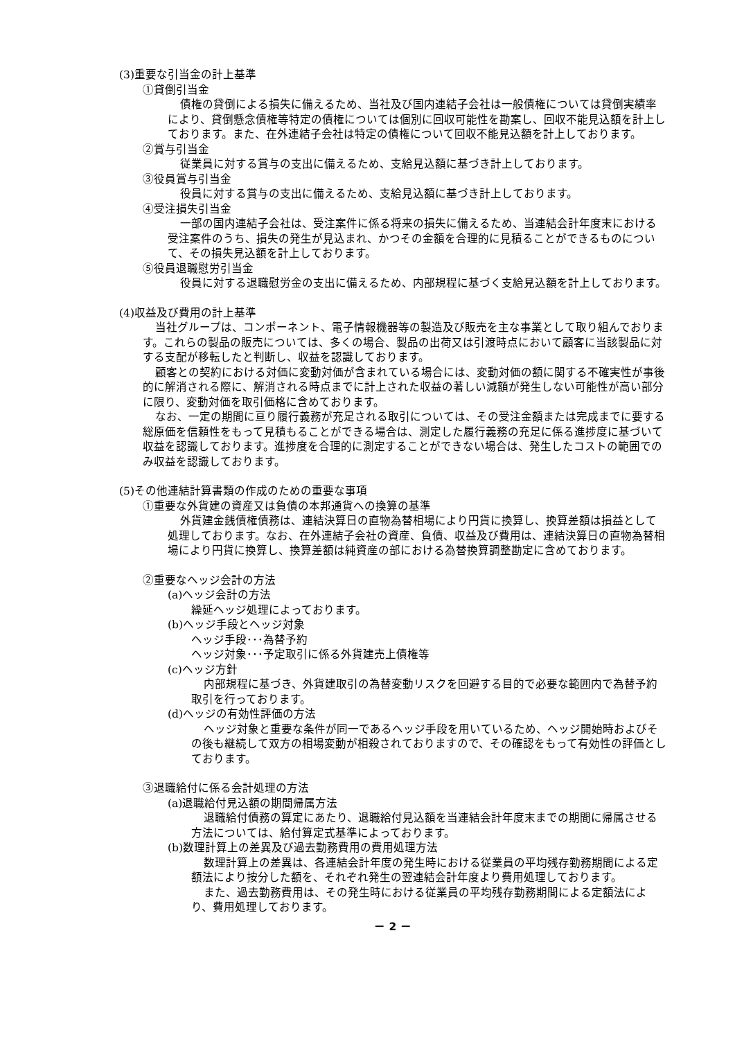(3)重要な引当金の計上基準
①貸倒引当金
債権の貸倒による損失に備えるため、当社及び国内連結子会社は一般債権については貸倒実績率により、貸倒懸念債権等特定の債権については個別に回収可能性を勘案し、回収不能見込額を計上しております。また、在外連結子会社は特定の債権について回収不能見込額を計上しております。
②賞与引当金
従業員に対する賞与の支出に備えるため、支給見込額に基づき計上しております。
③役員賞与引当金
役員に対する賞与の支出に備えるため、支給見込額に基づき計上しております。
④受注損失引当金
一部の国内連結子会社は、受注案件に係る将来の損失に備えるため、当連結会計年度末における受注案件のうち、損失の発生が見込まれ、かつその金額を合理的に見積ることができるものについて、その損失見込額を計上しております。
⑤役員退職慰労引当金
役員に対する退職慰労金の支出に備えるため、内部規程に基づく支給見込額を計上しております。
(4)収益及び費用の計上基準
当社グループは、コンポーネント、電子情報機器等の製造及び販売を主な事業として取り組んでおります。これらの製品の販売については、多くの場合、製品の出荷又は引渡時点において顧客に当該製品に対する支配が移転したと判断し、収益を認識しております。
顧客との契約における対価に変動対価が含まれている場合には、変動対価の額に関する不確実性が事後的に解消される際に、解消される時点までに計上された収益の著しい減額が発生しない可能性が高い部分に限り、変動対価を取引価格に含めております。
なお、一定の期間に亘り履行義務が充足される取引については、その受注金額または完成までに要する総原価を信頼性をもって見積もることができる場合は、測定した履行義務の充足に係る進捗度に基づいて収益を認識しております。進捗度を合理的に測定することができない場合は、発生したコストの範囲でのみ収益を認識しております。
(5)その他連結計算書類の作成のための重要な事項
①重要な外貨建の資産又は負債の本邦通貨への換算の基準
外貨建金銭債権債務は、連結決算日の直物為替相場により円貨に換算し、換算差額は損益として処理しております。なお、在外連結子会社の資産、負債、収益及び費用は、連結決算日の直物為替相場により円貨に換算し、換算差額は純資産の部における為替換算調整勘定に含めております。
②重要なヘッジ会計の方法
(a)ヘッジ会計の方法
繰延ヘッジ処理によっております。
(b)ヘッジ手段とヘッジ対象
ヘッジ手段･･･為替予約
ヘッジ対象･･･予定取引に係る外貨建売上債権等
(c)ヘッジ方針
内部規程に基づき、外貨建取引の為替変動リスクを回避する目的で必要な範囲内で為替予約取引を行っております。
(d)ヘッジの有効性評価の方法
ヘッジ対象と重要な条件が同一であるヘッジ手段を用いているため、ヘッジ開始時およびその後も継続して双方の相場変動が相殺されておりますので、その確認をもって有効性の評価としております。
③退職給付に係る会計処理の方法
(a)退職給付見込額の期間帰属方法
退職給付債務の算定にあたり、退職給付見込額を当連結会計年度末までの期間に帰属させる方法については、給付算定式基準によっております。
(b)数理計算上の差異及び過去勤務費用の費用処理方法
数理計算上の差異は、各連結会計年度の発生時における従業員の平均残存勤務期間による定額法により按分した額を、それぞれ発生の翌連結会計年度より費用処理しております。
また、過去勤務費用は、その発生時における従業員の平均残存勤務期間による定額法により、費用処理しております。
－ 2 －